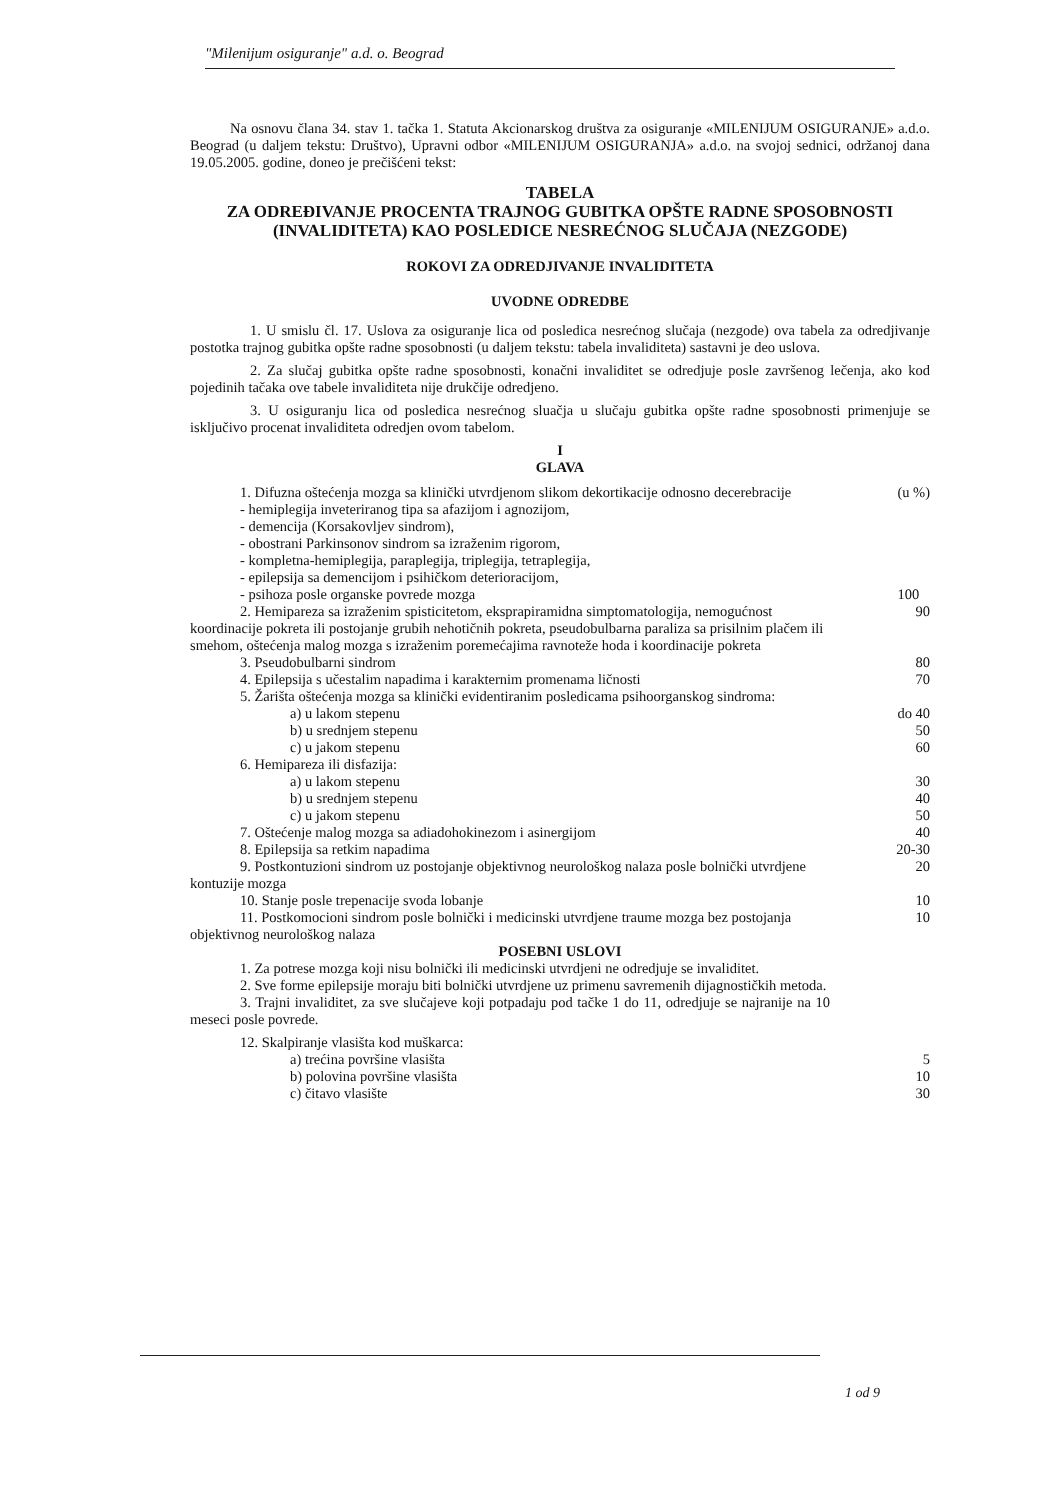"Milenijum osiguranje" a.d. o. Beograd
Na osnovu člana 34. stav 1. tačka 1. Statuta Akcionarskog društva za osiguranje «MILENIJUM OSIGURANJE» a.d.o. Beograd (u daljem tekstu: Društvo), Upravni odbor «MILENIJUM OSIGURANJA» a.d.o. na svojoj sednici, održanoj dana 19.05.2005. godine, doneo je prečišćeni tekst:
TABELA
ZA ODREĐIVANJE PROCENTA TRAJNOG GUBITKA OPŠTE RADNE SPOSOBNOSTI (INVALIDITETA) KAO POSLEDICE NESREĆNOG SLUČAJA (NEZGODE)
ROKOVI ZA ODREDJIVANJE INVALIDITETA
UVODNE ODREDBE
1. U smislu čl. 17. Uslova za osiguranje lica od posledica nesrećnog slučaja (nezgode) ova tabela za odredjivanje postotka trajnog gubitka opšte radne sposobnosti (u daljem tekstu: tabela invaliditeta) sastavni je deo uslova.
2. Za slučaj gubitka opšte radne sposobnosti, konačni invaliditet se odredjuje posle završenog lečenja, ako kod pojedinih tačaka ove tabele invaliditeta nije drukčije odredjeno.
3. U osiguranju lica od posledica nesrećnog sluačja u slučaju gubitka opšte radne sposobnosti primenjuje se isključivo procenat invaliditeta odredjen ovom tabelom.
I
GLAVA
1. Difuzna oštećenja mozga sa klinički utvrdjenom slikom dekortikacije odnosno decerebracije
- hemiplegija inveteriranog tipa sa afazijom i agnozijom,
- demencija (Korsakovljev sindrom),
- obostrani Parkinsonov sindrom sa izraženim rigorom,
- kompletna-hemiplegija, paraplegija, triplegija, tetraplegija,
- epilepsija sa demencijom i psihičkom deterioracijom,
- psihoza posle organske povrede mozga (u %)
100
2. Hemipareza sa izraženim spisticitetom, eksprapiramidna simptomatologija, nemogućnost koordinacije pokreta ili postojanje grubih nehotičnih pokreta, pseudobulbarna paraliza sa prisilnim plačem ili smehom, oštećenja malog mozga s izraženim poremećajima ravnoteže hoda i koordinacije pokreta 90
3. Pseudobulbarni sindrom 80
4. Epilepsija s učestalim napadima i karakternim promenama ličnosti 70
5. Žarišta oštećenja mozga sa klinički evidentiranim posledicama psihoorganskog sindroma:
a) u lakom stepenu do 40
b) u srednjem stepenu 50
c) u jakom stepenu 60
6. Hemipareza ili disfazija:
a) u lakom stepenu 30
b) u srednjem stepenu 40
c) u jakom stepenu 50
7. Oštećenje malog mozga sa adiadohokinezom i asinergijom 40
8. Epilepsija sa retkim napadima 20-30
9. Postkontuzioni sindrom uz postojanje objektivnog neurološkog nalaza posle bolnički utvrdjene kontuzije mozga 20
10. Stanje posle trepenacije svoda lobanje 10
11. Postkomocioni sindrom posle bolnički i medicinski utvrdjene traume mozga bez postojanja objektivnog neurološkog nalaza 10
POSEBNI USLOVI
1. Za potrese mozga koji nisu bolnički ili medicinski utvrdjeni ne odredjuje se invaliditet.
2. Sve forme epilepsije moraju biti bolnički utvrdjene uz primenu savremenih dijagnostičkih metoda.
3. Trajni invaliditet, za sve slučajeve koji potpadaju pod tačke 1 do 11, odredjuje se najranije na 10 meseci posle povrede.
12. Skalpiranje vlasišta kod muškarca:
a) trećina površine vlasišta 5
b) polovina površine vlasišta 10
c) čitavo vlasište 30
1 od 9